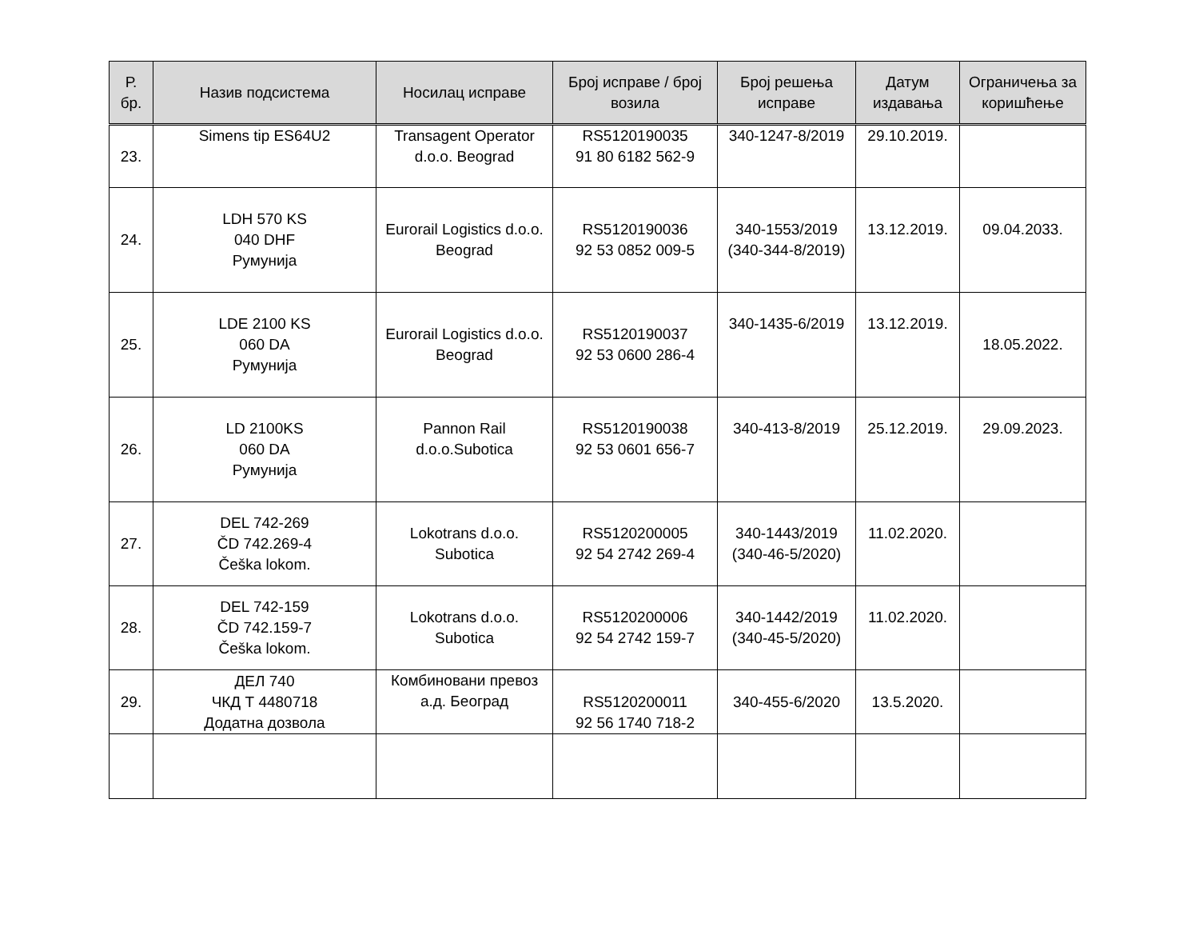| Р. бр. | Назив подсистема | Носилац исправе | Број исправе / број возила | Број решења исправе | Датум издавања | Ограничења за коришћење |
| --- | --- | --- | --- | --- | --- | --- |
| 23. | Simens tip ES64U2 | Transagent Operator d.o.o. Beograd | RS5120190035 91 80 6182 562-9 | 340-1247-8/2019 | 29.10.2019. | |
| 24. | LDH 570 KS 040 DHF Румунија | Eurorail Logistics d.o.o. Beograd | RS5120190036 92 53 0852 009-5 | 340-1553/2019 (340-344-8/2019) | 13.12.2019. | 09.04.2033. |
| 25. | LDE 2100 KS 060 DA Румунија | Eurorail Logistics d.o.o. Beograd | RS5120190037 92 53 0600 286-4 | 340-1435-6/2019 | 13.12.2019. | 18.05.2022. |
| 26. | LD 2100KS 060 DA Румунија | Pannon Rail d.o.o.Subotica | RS5120190038 92 53 0601 656-7 | 340-413-8/2019 | 25.12.2019. | 29.09.2023. |
| 27. | DEL 742-269 ČD 742.269-4 Češka lokom. | Lokotrans d.o.o. Subotica | RS5120200005 92 54 2742 269-4 | 340-1443/2019 (340-46-5/2020) | 11.02.2020. | |
| 28. | DEL 742-159 ČD 742.159-7 Češka lokom. | Lokotrans d.o.o. Subotica | RS5120200006 92 54 2742 159-7 | 340-1442/2019 (340-45-5/2020) | 11.02.2020. | |
| 29. | ДЕЛ 740 ЧКД Т 4480718 Додатна дозвола | Комбиновани превоз а.д. Београд | RS5120200011 92 56 1740 718-2 | 340-455-6/2020 | 13.5.2020. | |